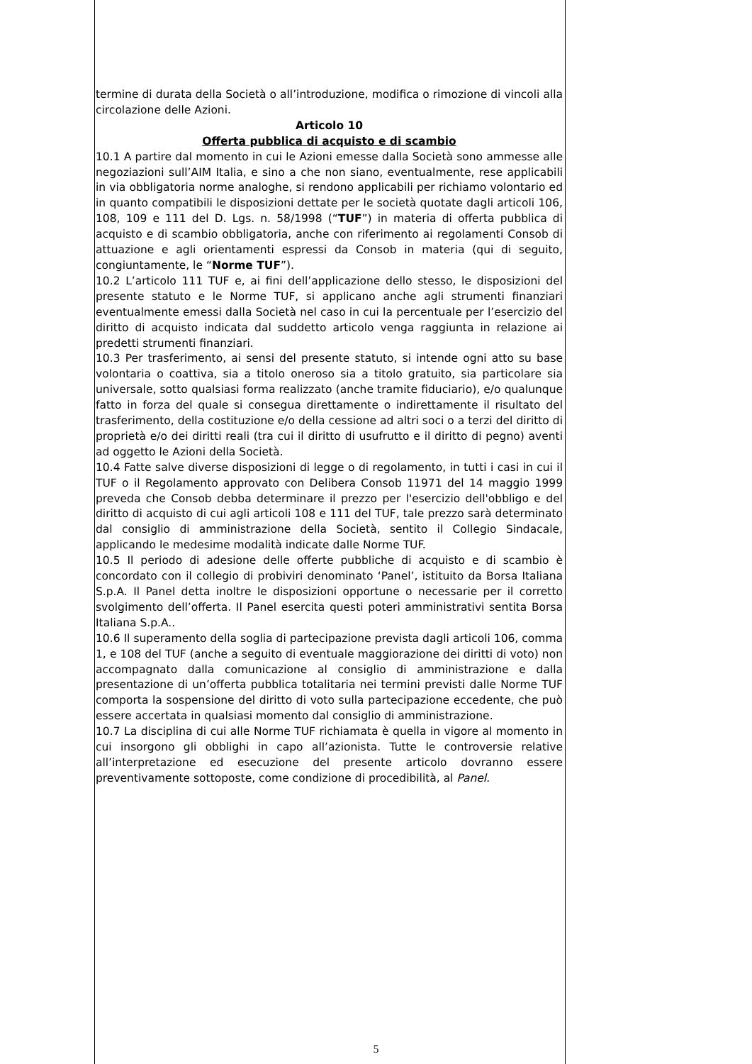termine di durata della Società o all’introduzione, modifica o rimozione di vincoli alla circolazione delle Azioni.
Articolo 10
Offerta pubblica di acquisto e di scambio
10.1 A partire dal momento in cui le Azioni emesse dalla Società sono ammesse alle negoziazioni sull’AIM Italia, e sino a che non siano, eventualmente, rese applicabili in via obbligatoria norme analoghe, si rendono applicabili per richiamo volontario ed in quanto compatibili le disposizioni dettate per le società quotate dagli articoli 106, 108, 109 e 111 del D. Lgs. n. 58/1998 (“TUF”) in materia di offerta pubblica di acquisto e di scambio obbligatoria, anche con riferimento ai regolamenti Consob di attuazione e agli orientamenti espressi da Consob in materia (qui di seguito, congiuntamente, le “Norme TUF”).
10.2 L’articolo 111 TUF e, ai fini dell’applicazione dello stesso, le disposizioni del presente statuto e le Norme TUF, si applicano anche agli strumenti finanziari eventualmente emessi dalla Società nel caso in cui la percentuale per l’esercizio del diritto di acquisto indicata dal suddetto articolo venga raggiunta in relazione ai predetti strumenti finanziari.
10.3 Per trasferimento, ai sensi del presente statuto, si intende ogni atto su base volontaria o coattiva, sia a titolo oneroso sia a titolo gratuito, sia particolare sia universale, sotto qualsiasi forma realizzato (anche tramite fiduciario), e/o qualunque fatto in forza del quale si consegua direttamente o indirettamente il risultato del trasferimento, della costituzione e/o della cessione ad altri soci o a terzi del diritto di proprietà e/o dei diritti reali (tra cui il diritto di usufrutto e il diritto di pegno) aventi ad oggetto le Azioni della Società.
10.4 Fatte salve diverse disposizioni di legge o di regolamento, in tutti i casi in cui il TUF o il Regolamento approvato con Delibera Consob 11971 del 14 maggio 1999 preveda che Consob debba determinare il prezzo per l'esercizio dell'obbligo e del diritto di acquisto di cui agli articoli 108 e 111 del TUF, tale prezzo sarà determinato dal consiglio di amministrazione della Società, sentito il Collegio Sindacale, applicando le medesime modalità indicate dalle Norme TUF.
10.5 Il periodo di adesione delle offerte pubbliche di acquisto e di scambio è concordato con il collegio di probiviri denominato ‘Panel’, istituito da Borsa Italiana S.p.A. Il Panel detta inoltre le disposizioni opportune o necessarie per il corretto svolgimento dell’offerta. Il Panel esercita questi poteri amministrativi sentita Borsa Italiana S.p.A..
10.6 Il superamento della soglia di partecipazione prevista dagli articoli 106, comma 1, e 108 del TUF (anche a seguito di eventuale maggiorazione dei diritti di voto) non accompagnato dalla comunicazione al consiglio di amministrazione e dalla presentazione di un’offerta pubblica totalitaria nei termini previsti dalle Norme TUF comporta la sospensione del diritto di voto sulla partecipazione eccedente, che può essere accertata in qualsiasi momento dal consiglio di amministrazione.
10.7 La disciplina di cui alle Norme TUF richiamata è quella in vigore al momento in cui insorgono gli obblighi in capo all’azionista. Tutte le controversie relative all’interpretazione ed esecuzione del presente articolo dovranno essere preventivamente sottoposte, come condizione di procedibilità, al Panel.
5